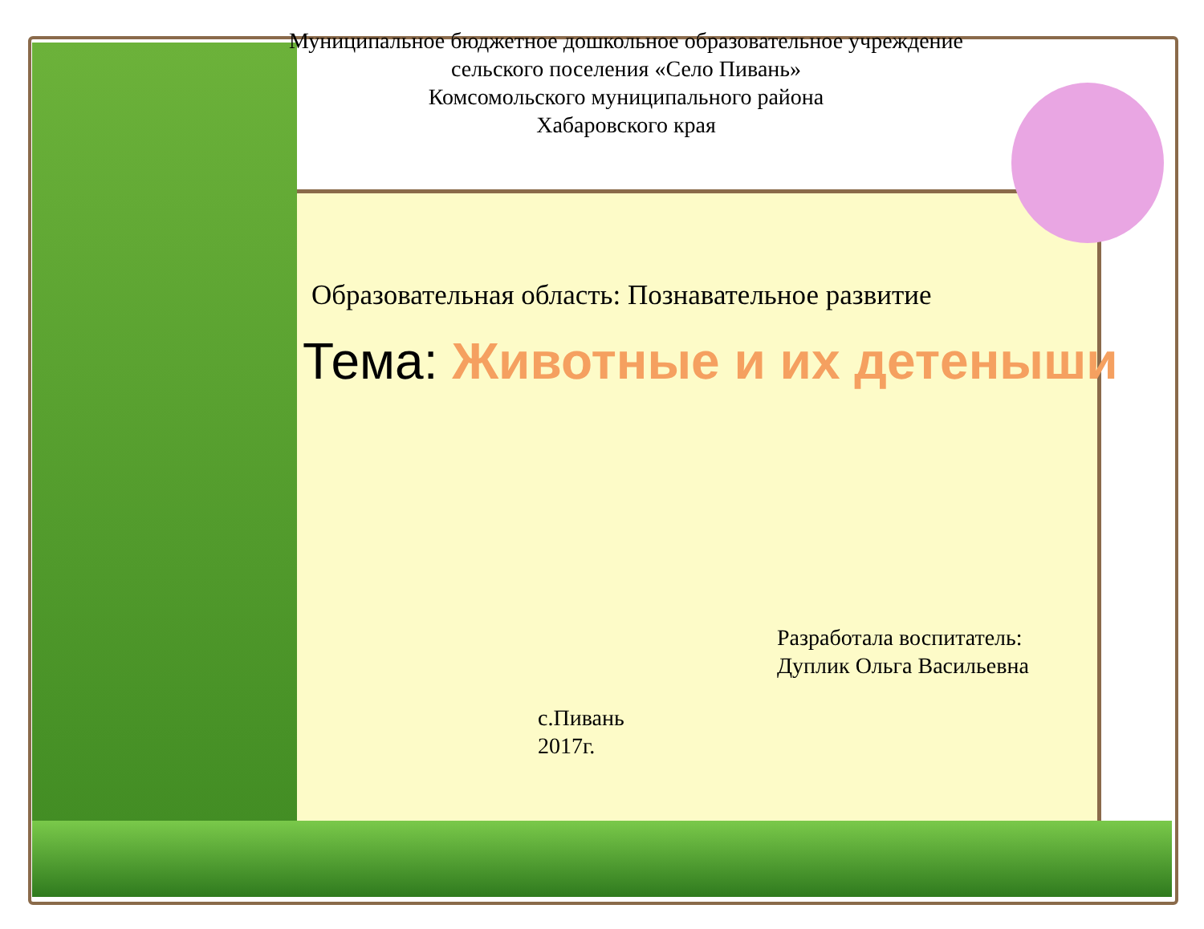Муниципальное бюджетное дошкольное образовательное учреждение
сельского поселения «Село Пивань»
Комсомольского муниципального района
Хабаровского края
Образовательная область: Познавательное развитие
Тема: Животные и их детеныши
Разработала воспитатель:
Дуплик Ольга Васильевна
с.Пивань
2017г.